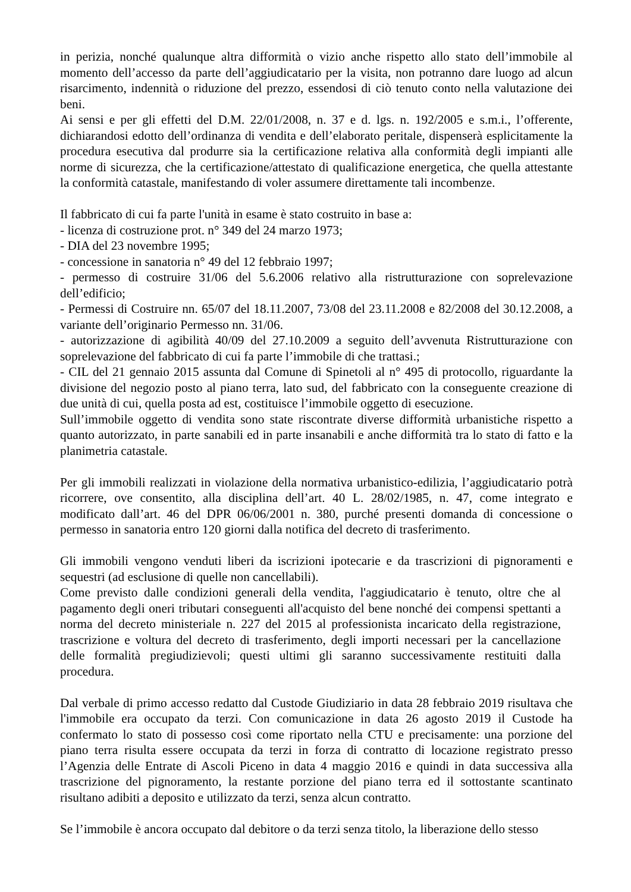in perizia, nonché qualunque altra difformità o vizio anche rispetto allo stato dell’immobile al momento dell’accesso da parte dell’aggiudicatario per la visita, non potranno dare luogo ad alcun risarcimento, indennità o riduzione del prezzo, essendosi di ciò tenuto conto nella valutazione dei beni.
Ai sensi e per gli effetti del D.M. 22/01/2008, n. 37 e d. lgs. n. 192/2005 e s.m.i., l’offerente, dichiarandosi edotto dell’ordinanza di vendita e dell’elaborato peritale, dispenserà esplicitamente la procedura esecutiva dal produrre sia la certificazione relativa alla conformità degli impianti alle norme di sicurezza, che la certificazione/attestato di qualificazione energetica, che quella attestante la conformità catastale, manifestando di voler assumere direttamente tali incombenze.
Il fabbricato di cui fa parte l'unità in esame è stato costruito in base a:
- licenza di costruzione prot. n° 349 del 24 marzo 1973;
- DIA del 23 novembre 1995;
- concessione in sanatoria n° 49 del 12 febbraio 1997;
- permesso di costruire 31/06 del 5.6.2006 relativo alla ristrutturazione con soprelevazione dell’edificio;
- Permessi di Costruire nn. 65/07 del 18.11.2007, 73/08 del 23.11.2008 e 82/2008 del 30.12.2008, a variante dell’originario Permesso nn. 31/06.
- autorizzazione di agibilità 40/09 del 27.10.2009 a seguito dell’avvenuta Ristrutturazione con soprelevazione del fabbricato di cui fa parte l’immobile di che trattasi.;
- CIL del 21 gennaio 2015 assunta dal Comune di Spinetoli al n° 495 di protocollo, riguardante la divisione del negozio posto al piano terra, lato sud, del fabbricato con la conseguente creazione di due unità di cui, quella posta ad est, costituisce l’immobile oggetto di esecuzione.
Sull’immobile oggetto di vendita sono state riscontrate diverse difformità urbanistiche rispetto a quanto autorizzato, in parte sanabili ed in parte insanabili e anche difformità tra lo stato di fatto e la planimetria catastale.
Per gli immobili realizzati in violazione della normativa urbanistico-edilizia, l’aggiudicatario potrà ricorrere, ove consentito, alla disciplina dell’art. 40 L. 28/02/1985, n. 47, come integrato e modificato dall’art. 46 del DPR 06/06/2001 n. 380, purché presenti domanda di concessione o permesso in sanatoria entro 120 giorni dalla notifica del decreto di trasferimento.
Gli immobili vengono venduti liberi da iscrizioni ipotecarie e da trascrizioni di pignoramenti e sequestri (ad esclusione di quelle non cancellabili).
Come previsto dalle condizioni generali della vendita, l'aggiudicatario è tenuto, oltre che al pagamento degli oneri tributari conseguenti all'acquisto del bene nonché dei compensi spettanti a norma del decreto ministeriale n. 227 del 2015 al professionista incaricato della registrazione, trascrizione e voltura del decreto di trasferimento, degli importi necessari per la cancellazione delle formalità pregiudizievoli; questi ultimi gli saranno successivamente restituiti dalla procedura.
Dal verbale di primo accesso redatto dal Custode Giudiziario in data 28 febbraio 2019 risultava che l'immobile era occupato da terzi. Con comunicazione in data 26 agosto 2019 il Custode ha confermato lo stato di possesso così come riportato nella CTU e precisamente: una porzione del piano terra risulta essere occupata da terzi in forza di contratto di locazione registrato presso l’Agenzia delle Entrate di Ascoli Piceno in data 4 maggio 2016 e quindi in data successiva alla trascrizione del pignoramento, la restante porzione del piano terra ed il sottostante scantinato risultano adibiti a deposito e utilizzato da terzi, senza alcun contratto.
Se l’immobile è ancora occupato dal debitore o da terzi senza titolo, la liberazione dello stesso